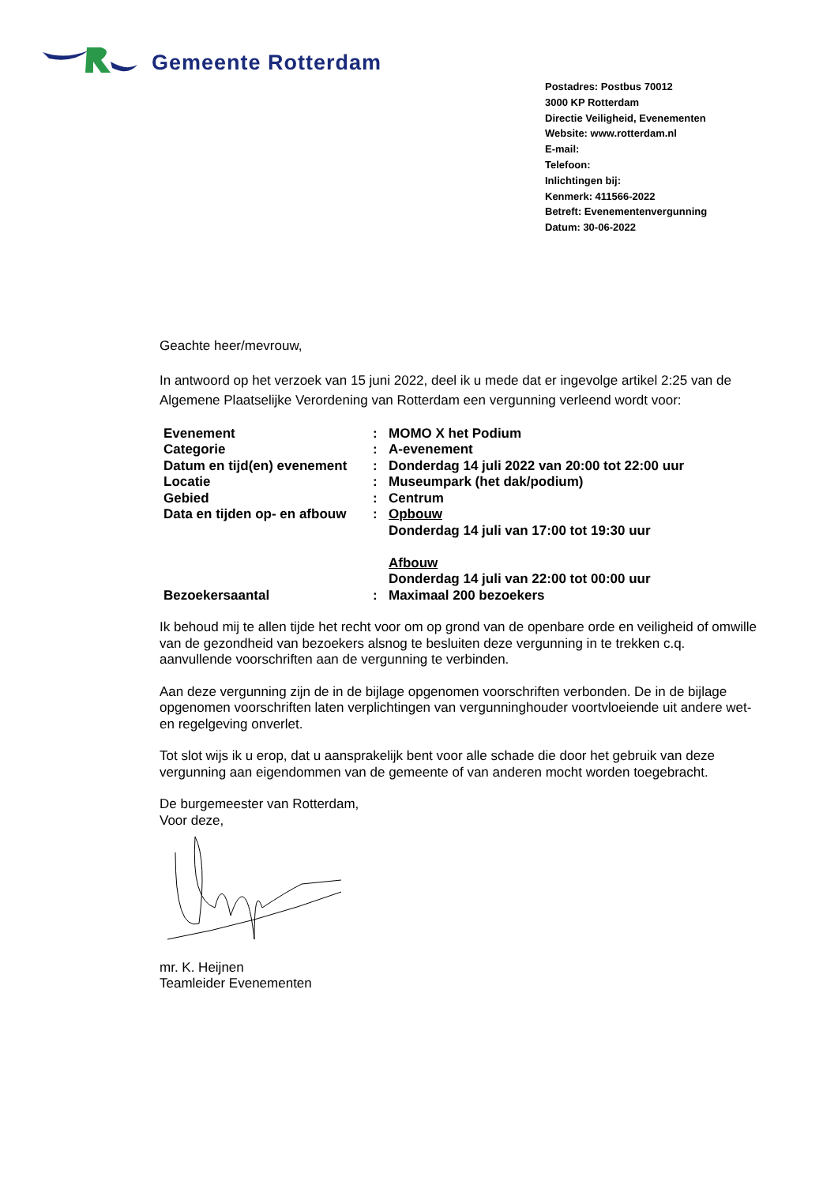Gemeente Rotterdam
Postadres: Postbus 70012
3000 KP Rotterdam
Directie Veiligheid, Evenementen
Website: www.rotterdam.nl
E-mail:
Telefoon:
Inlichtingen bij:
Kenmerk: 411566-2022
Betreft: Evenementenvergunning
Datum: 30-06-2022
Geachte heer/mevrouw,
In antwoord op het verzoek van 15 juni 2022, deel ik u mede dat er ingevolge artikel 2:25 van de Algemene Plaatselijke Verordening van Rotterdam een vergunning verleend wordt voor:
| Evenement | : | MOMO X het Podium |
| Categorie | : | A-evenement |
| Datum en tijd(en) evenement | : | Donderdag 14 juli 2022 van 20:00 tot 22:00 uur |
| Locatie | : | Museumpark (het dak/podium) |
| Gebied | : | Centrum |
| Data en tijden op- en afbouw | : | Opbouw Donderdag 14 juli van 17:00 tot 19:30 uur Afbouw Donderdag 14 juli van 22:00 tot 00:00 uur |
| Bezoekersaantal | : | Maximaal 200 bezoekers |
Ik behoud mij te allen tijde het recht voor om op grond van de openbare orde en veiligheid of omwille van de gezondheid van bezoekers alsnog te besluiten deze vergunning in te trekken c.q. aanvullende voorschriften aan de vergunning te verbinden.
Aan deze vergunning zijn de in de bijlage opgenomen voorschriften verbonden. De in de bijlage opgenomen voorschriften laten verplichtingen van vergunninghouder voortvloeiende uit andere wet- en regelgeving onverlet.
Tot slot wijs ik u erop, dat u aansprakelijk bent voor alle schade die door het gebruik van deze vergunning aan eigendommen van de gemeente of van anderen mocht worden toegebracht.
De burgemeester van Rotterdam,
Voor deze,
mr. K. Heijnen
Teamleider Evenementen